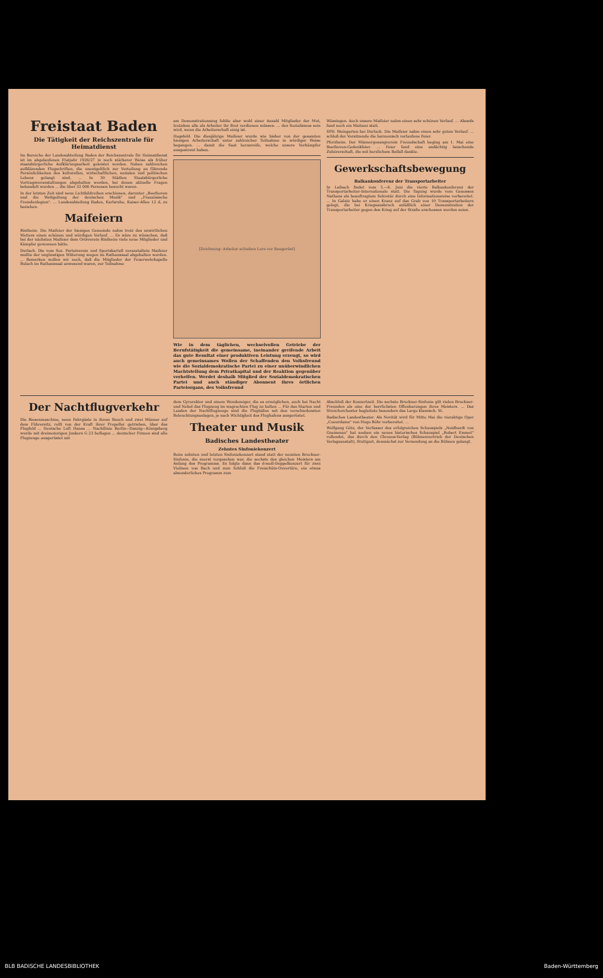Freistaat Baden
Die Tätigkeit der Reichszentrale für Heimatdienst
Im Bereiche der Landesabteilung Baden der Reichszentrale für Heimatdienst ist im abgelaufenen Etatjahr 1926/27 in noch stärkerer Weise als früher staatsbürgerliche Aufklärungsarbeit geleistet worden. Neben zahlreichen aufklärenden Flugschriften, die unentgeltlich zur Verteilung an führende Persönlichkeiten des kulturellen, wirtschaftlichen, sozialen und politischen Lebens gelangt sind, ... In 30 Städten Staatsbürgerliche Vortragsveranstaltungen abgehalten worden, bei denen aktuelle Fragen behandelt wurden ... die über 32 000 Personen besucht waren.
In der letzten Zeit sind neue Lichtbildreihen erschienen, darunter „Beethoven und die Weltgeltung der deutschen Musik" und „Französische Fremdenlegion". ... Landesabteilung Baden, Karlsruhe, Kaiser-Allee 12 d, zu beziehen.
Maifeiern
Rintheim. Die Maifeier der hiesigen Gemeinde nahm trotz des unwirtlichen Wetters einen schönen und würdigen Verlauf. ... Es wäre zu wünschen, daß bei der nächsten Maifeier dem Ortsverein Rintheim viele neue Mitglieder und Kämpfer gewonnen hätte.
Durlach. Die vom Soz. Parteiverein und Sportskartell veranstaltete Maifeier mußte der ungünstigen Witterung wegen im Rathaussaal abgehalten werden. ... Bemerken wollen wir noch, daß die Mitglieder der Feuerwehrkapelle Bulach im Rathaussaal anwesend waren, zur Teilnahme
am Demonstrationszug fehlte aber wohl einer Anzahl Mitglieder der Mut, trotzdem alle als Arbeiter ihr Brot verdienen müssen. ... des Sozialismus sein wird, wenn die Arbeiterschaft einig ist.
Hagsfeld. Die diesjährige Maifeier wurde wie bisher von der gesamten hiesigen Arbeiterschaft unter zahlreicher Teilnahme in würdiger Weise begangen. ... damit die Saat heranreife, welche unsere Vorkämpfer ausgestreut haben.
[Zeichnung: Arbeiter schieben Lore vor Baugerüst]
Wie in dem täglichen, wechselvollen Getriebe der Berufstätigkeit die gemeinsame, ineinander greifende Arbeit das gute Resultat einer produktiven Leistung erzeugt, so wird auch gemeinsames Wollen der Schaffenden den Volksfreund wie die Sozialdemokratische Partei zu einer unüberwindlichen Machtstellung dem Privatkapital und der Reaktion gegenüber verhelfen. Werdet deshalb Mitglied der Sozialdemokratischen Partei und auch ständiger Abonnent ihres örtlichen Parteiorgans, des Volksfreund
Wössingen. Auch unsere Maifeier nahm einen sehr schönen Verlauf. ... Abends fand noch ein Maitanz statt.
SPD. Weingarten bei Durlach. Die Maifeier nahm einen sehr guten Verlauf. ... schloß der Vorsitzende die harmonisch verlaufene Feier.
Pforzheim. Der Männergesangverein Freundschaft beging am 1. Mai eine Beethoven-Gedenkfeier. ... Feier fand eine andächtig lauschende Zuhörerschaft, die mit herzlichem Beifall dankte.
Gewerkschaftsbewegung
Balkankonferenz der Transportarbeiter
In Laibach findet vom 5.—6. Juni die vierte Balkankonferenz der Transportarbeiter-Internationale statt. Die Tagung wurde vom Genossen Nathans als beauftragtem Sekretär durch eine Informationsreise vorbereitet. ... In Galatz habe er einen Kranz auf das Grab von 10 Transportarbeitern gelegt, die bei Kriegsausbruch anläßlich einer Demonstration der Transportarbeiter gegen den Krieg auf der Straße erschossen worden seien.
Der Nachtflugverkehr
Die Riesenmaschine, neun Fahrgäste in ihrem Bauch und zwei Männer auf dem Führersitz, rollt von der Kraft ihrer Propeller getrieben, über das Flugfeld ... Deutsche Luft Hansa ... Nachtlinie Berlin—Danzig—Königsberg wurde mit dreimotorigen Junkers G 23 beflogen ... deutscher Firmen sind alle Flugzeuge ausgerüstet mit
dem Gyrorektor und einem Wendezeiger, die es ermöglichen, auch bei Nacht und Nebel das Flugzeug im wagrechten Flug zu halten ... Für das Starten und Landen der Nachtflugzeuge sind die Flughäfen mit den verschiedensten Beleuchtungsanlagen, je nach Wichtigkeit des Flughafens ausgerüstet.
Theater und Musik
Badisches Landestheater
Zehntes Sinfoniekonzert
Beim zehnten und letzten Sinfoniekonzert stand statt der neunten Bruckner-Sinfonie, die zuerst vorgesehen war, die sechste des gleichen Meisters am Anfang des Programms. Es folgte dann das d-moll-Doppelkonzert für zwei Violinen von Bach und zum Schluß die Freischütz-Ouvertüre, ein etwas absonderliches Programm zum
Abschluß der Konzertzeit. Die sechste Bruckner-Sinfonie gilt vielen Bruckner-Freunden als eine der herrlichsten Offenbarungen ihres Meisters. ... Das Streichorchester begleitete besonders das Largo klassisch. St.
Badisches Landestheater. Als Novität wird für Mitte Mai die vieraktige Oper „Coeurdame" von Hugo Röhr vorbereitet. ...
Wolfgang Götz, der Verfasser des erfolgreichen Schauspiels „Neidhardt von Gneisenau" hat soeben ein neues historisches Schauspiel „Robert Emmet" vollendet, das durch den Chronos-Verlag (Bühnenvertrieb der Deutschen Verlagsanstalt), Stuttgart, demnächst zur Versendung an die Bühnen gelangt.
BLB BADISCHE LANDESBIBLIOTHEK Baden-Württemberg